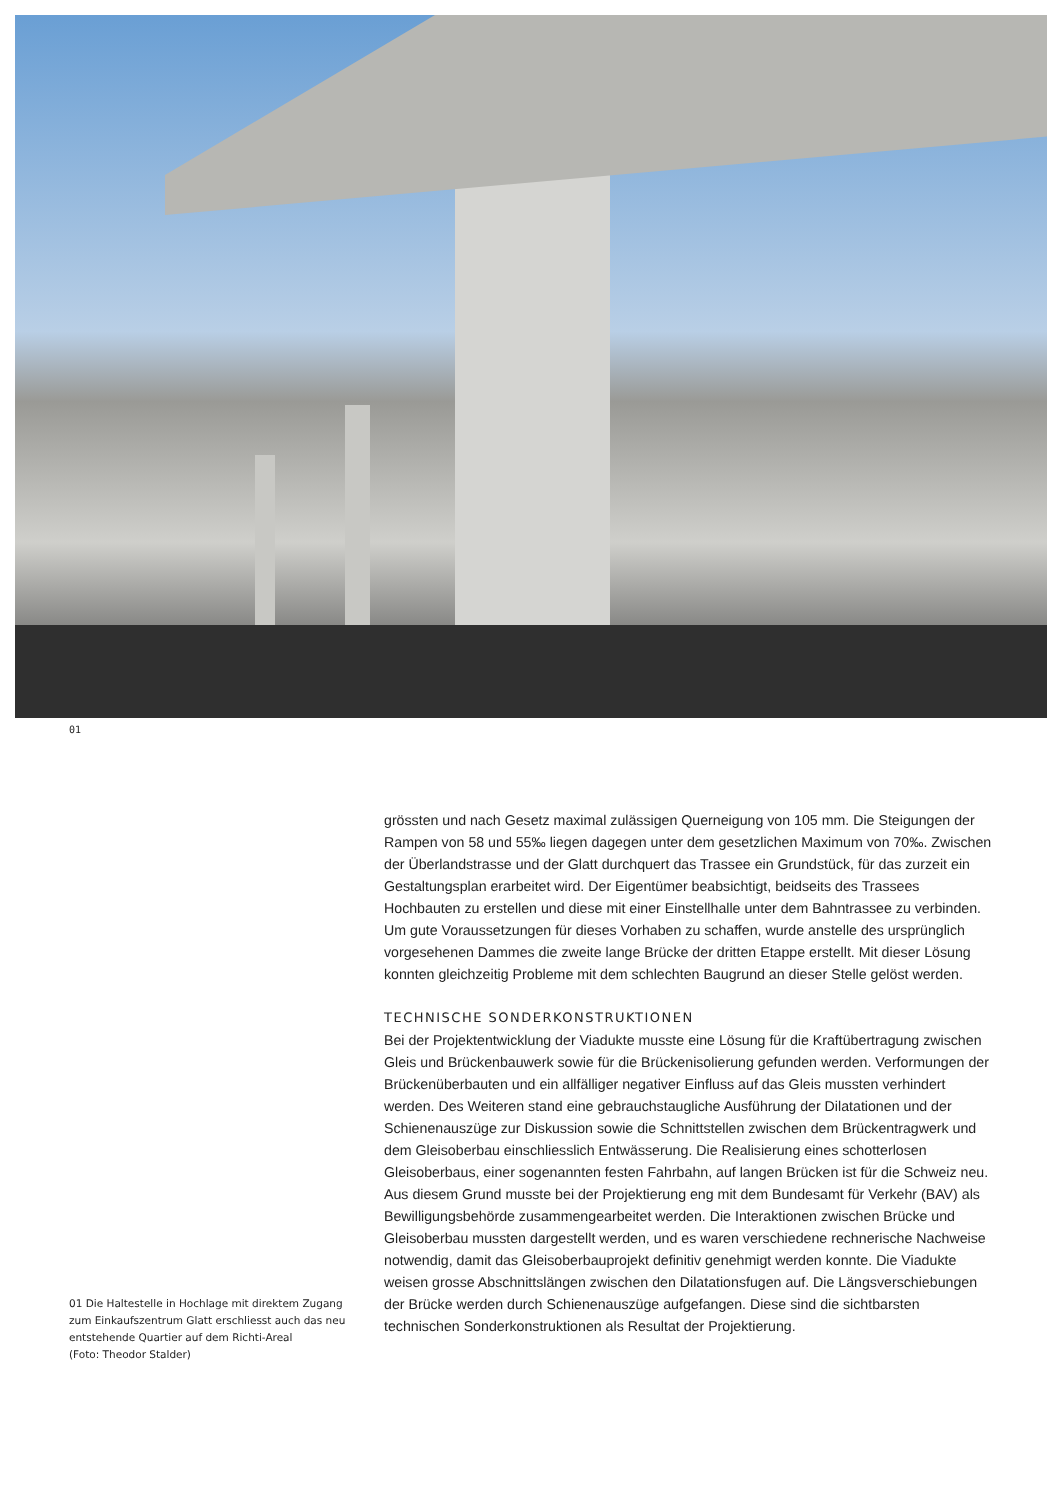01
01 Die Haltestelle in Hochlage mit direktem Zugang zum Einkaufszentrum Glatt erschliesst auch das neu entstehende Quartier auf dem Richti-Areal
(Foto: Theodor Stalder)
grössten und nach Gesetz maximal zulässigen Querneigung von 105 mm. Die Steigungen der Rampen von 58 und 55‰ liegen dagegen unter dem gesetzlichen Maximum von 70‰. Zwischen der Überlandstrasse und der Glatt durchquert das Trassee ein Grundstück, für das zurzeit ein Gestaltungsplan erarbeitet wird. Der Eigentümer beabsichtigt, beidseits des Trassees Hochbauten zu erstellen und diese mit einer Einstellhalle unter dem Bahntrassee zu verbinden. Um gute Voraussetzungen für dieses Vorhaben zu schaffen, wurde anstelle des ursprünglich vorgesehenen Dammes die zweite lange Brücke der dritten Etappe erstellt. Mit dieser Lösung konnten gleichzeitig Probleme mit dem schlechten Baugrund an dieser Stelle gelöst werden.
TECHNISCHE SONDERKONSTRUKTIONEN
Bei der Projektentwicklung der Viadukte musste eine Lösung für die Kraftübertragung zwischen Gleis und Brückenbauwerk sowie für die Brückenisolierung gefunden werden. Verformungen der Brückenüberbauten und ein allfälliger negativer Einfluss auf das Gleis mussten verhindert werden. Des Weiteren stand eine gebrauchstaugliche Ausführung der Dilatationen und der Schienenauszüge zur Diskussion sowie die Schnittstellen zwischen dem Brückentragwerk und dem Gleisoberbau einschliesslich Entwässerung. Die Realisierung eines schotterlosen Gleisoberbaus, einer sogenannten festen Fahrbahn, auf langen Brücken ist für die Schweiz neu. Aus diesem Grund musste bei der Projektierung eng mit dem Bundesamt für Verkehr (BAV) als Bewilligungsbehörde zusammengearbeitet werden. Die Interaktionen zwischen Brücke und Gleisoberbau mussten dargestellt werden, und es waren verschiedene rechnerische Nachweise notwendig, damit das Gleisoberbauprojekt definitiv genehmigt werden konnte. Die Viadukte weisen grosse Abschnittslängen zwischen den Dilatationsfugen auf. Die Längsverschiebungen der Brücke werden durch Schienenauszüge aufgefangen. Diese sind die sichtbarsten technischen Sonderkonstruktionen als Resultat der Projektierung.